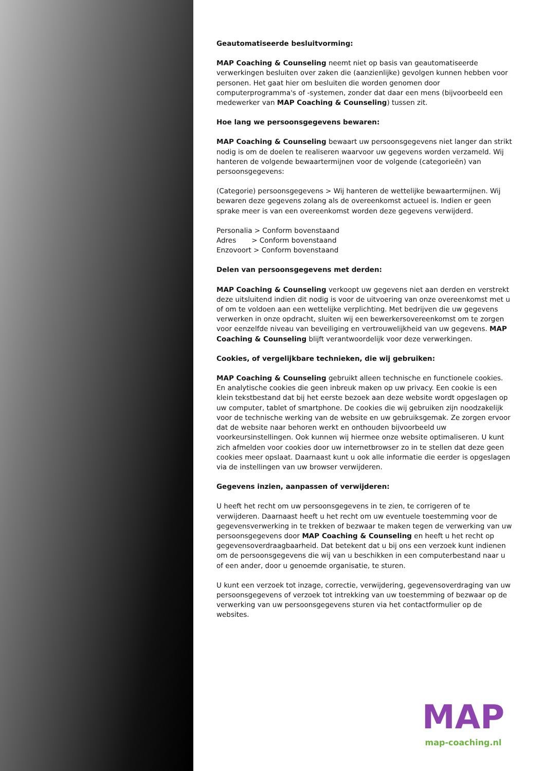Geautomatiseerde besluitvorming:
MAP Coaching & Counseling neemt niet op basis van geautomatiseerde verwerkingen besluiten over zaken die (aanzienlijke) gevolgen kunnen hebben voor personen. Het gaat hier om besluiten die worden genomen door computerprogramma's of -systemen, zonder dat daar een mens (bijvoorbeeld een medewerker van MAP Coaching & Counseling) tussen zit.
Hoe lang we persoonsgegevens bewaren:
MAP Coaching & Counseling bewaart uw persoonsgegevens niet langer dan strikt nodig is om de doelen te realiseren waarvoor uw gegevens worden verzameld. Wij hanteren de volgende bewaartermijnen voor de volgende (categorieën) van persoonsgegevens:
(Categorie) persoonsgegevens > Wij hanteren de wettelijke bewaartermijnen. Wij bewaren deze gegevens zolang als de overeenkomst actueel is. Indien er geen sprake meer is van een overeenkomst worden deze gegevens verwijderd.
Personalia > Conform bovenstaand
Adres > Conform bovenstaand
Enzovoort > Conform bovenstaand
Delen van persoonsgegevens met derden:
MAP Coaching & Counseling verkoopt uw gegevens niet aan derden en verstrekt deze uitsluitend indien dit nodig is voor de uitvoering van onze overeenkomst met u of om te voldoen aan een wettelijke verplichting. Met bedrijven die uw gegevens verwerken in onze opdracht, sluiten wij een bewerkersovereenkomst om te zorgen voor eenzelfde niveau van beveiliging en vertrouwelijkheid van uw gegevens. MAP Coaching & Counseling blijft verantwoordelijk voor deze verwerkingen.
Cookies, of vergelijkbare technieken, die wij gebruiken:
MAP Coaching & Counseling gebruikt alleen technische en functionele cookies. En analytische cookies die geen inbreuk maken op uw privacy. Een cookie is een klein tekstbestand dat bij het eerste bezoek aan deze website wordt opgeslagen op uw computer, tablet of smartphone. De cookies die wij gebruiken zijn noodzakelijk voor de technische werking van de website en uw gebruiksgemak. Ze zorgen ervoor dat de website naar behoren werkt en onthouden bijvoorbeeld uw voorkeursinstellingen. Ook kunnen wij hiermee onze website optimaliseren. U kunt zich afmelden voor cookies door uw internetbrowser zo in te stellen dat deze geen cookies meer opslaat. Daarnaast kunt u ook alle informatie die eerder is opgeslagen via de instellingen van uw browser verwijderen.
Gegevens inzien, aanpassen of verwijderen:
U heeft het recht om uw persoonsgegevens in te zien, te corrigeren of te verwijderen. Daarnaast heeft u het recht om uw eventuele toestemming voor de gegevensverwerking in te trekken of bezwaar te maken tegen de verwerking van uw persoonsgegevens door MAP Coaching & Counseling en heeft u het recht op gegevensoverdraagbaarheid. Dat betekent dat u bij ons een verzoek kunt indienen om de persoonsgegevens die wij van u beschikken in een computerbestand naar u of een ander, door u genoemde organisatie, te sturen.
U kunt een verzoek tot inzage, correctie, verwijdering, gegevensoverdraging van uw persoonsgegevens of verzoek tot intrekking van uw toestemming of bezwaar op de verwerking van uw persoonsgegevens sturen via het contactformulier op de websites.
MAP
map-coaching.nl